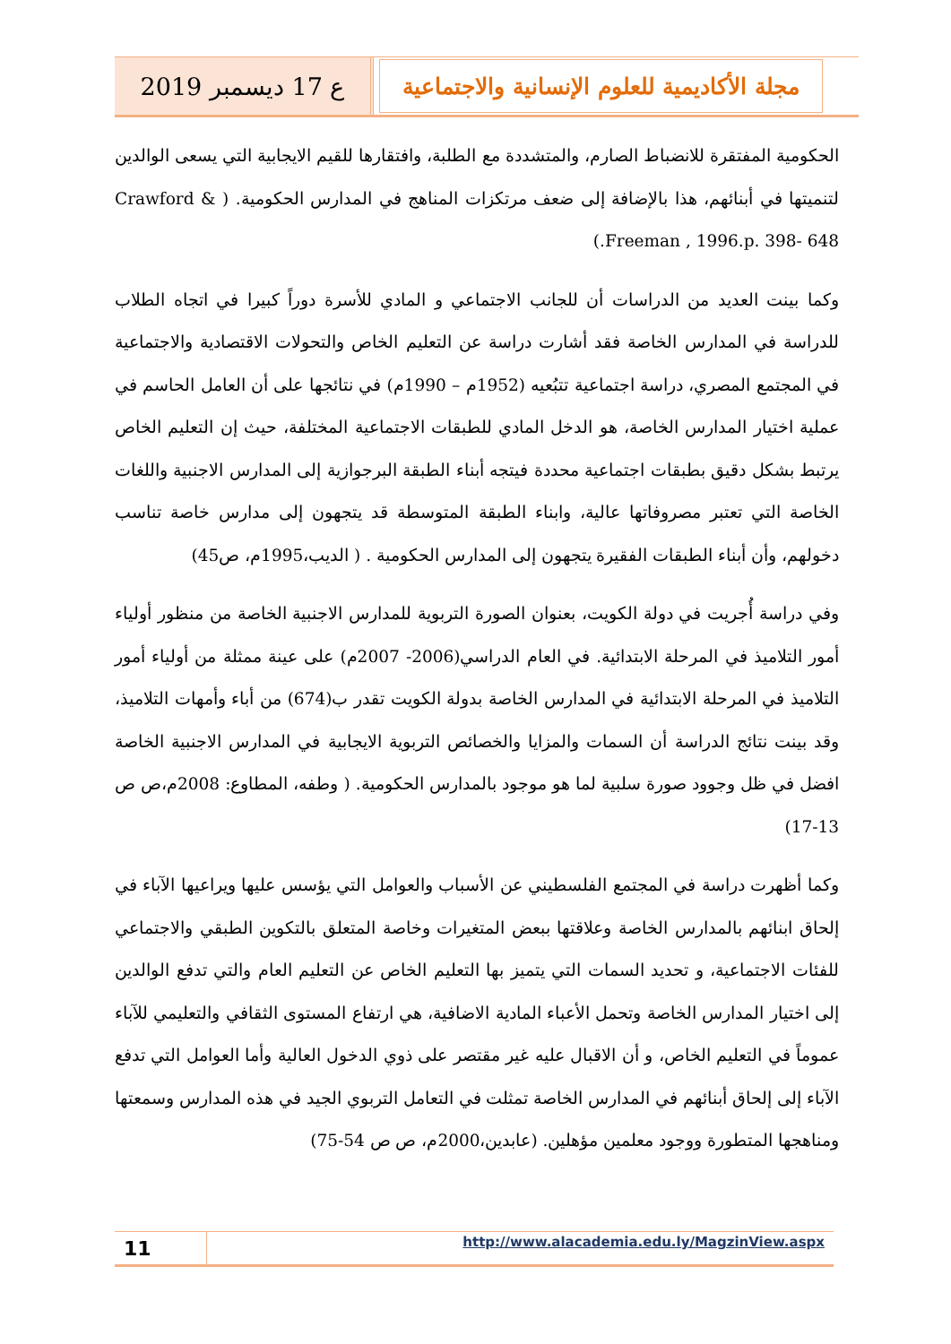ع 17 ديسمبر 2019 مجلة الأكاديمية للعلوم الإنسانية والاجتماعية
الحكومية المفتقرة للانضباط الصارم، والمتشددة مع الطلبة، وافتقارها للقيم الايجابية التي يسعى الوالدين لتنميتها في أبنائهم، هذا بالإضافة إلى ضعف مرتكزات المناهج في المدارس الحكومية. ( Crawford & Freeman , 1996.p. 398- 648.)
وكما بينت العديد من الدراسات أن للجانب الاجتماعي و المادي للأسرة دوراً كبيرا في اتجاه الطلاب للدراسة في المدارس الخاصة فقد أشارت دراسة عن التعليم الخاص والتحولات الاقتصادية والاجتماعية في المجتمع المصري، دراسة اجتماعية تتبُعيه (1952م – 1990م) في نتائجها على أن العامل الحاسم في عملية اختيار المدارس الخاصة، هو الدخل المادي للطبقات الاجتماعية المختلفة، حيث إن التعليم الخاص يرتبط بشكل دقيق بطبقات اجتماعية محددة فيتجه أبناء الطبقة البرجوازية إلى المدارس الاجنبية واللغات الخاصة التي تعتبر مصروفاتها عالية، وابناء الطبقة المتوسطة قد يتجهون إلى مدارس خاصة تناسب دخولهم، وأن أبناء الطبقات الفقيرة يتجهون إلى المدارس الحكومية . ( الديب،1995م، ص45)
وفي دراسة أُجريت في دولة الكويت، بعنوان الصورة التربوية للمدارس الاجنبية الخاصة من منظور أولياء أمور التلاميذ في المرحلة الابتدائية. في العام الدراسي(2006- 2007م) على عينة ممثلة من أولياء أمور التلاميذ في المرحلة الابتدائية في المدارس الخاصة بدولة الكويت تقدر ب(674) من أباء وأمهات التلاميذ، وقد بينت نتائج الدراسة أن السمات والمزايا والخصائص التربوية الايجابية في المدارس الاجنبية الخاصة افضل في ظل وجوود صورة سلبية لما هو موجود بالمدارس الحكومية. ( وطفه، المطاوع: 2008م،ص ص 13-17)
وكما أظهرت دراسة في المجتمع الفلسطيني عن الأسباب والعوامل التي يؤسس عليها ويراعيها الآباء في إلحاق ابنائهم بالمدارس الخاصة وعلاقتها ببعض المتغيرات وخاصة المتعلق بالتكوين الطبقي والاجتماعي للفئات الاجتماعية، و تحديد السمات التي يتميز بها التعليم الخاص عن التعليم العام والتي تدفع الوالدين إلى اختيار المدارس الخاصة وتحمل الأعباء المادية الاضافية، هي ارتفاع المستوى الثقافي والتعليمي للآباء عموماً في التعليم الخاص، و أن الاقبال عليه غير مقتصر على ذوي الدخول العالية وأما العوامل التي تدفع الآباء إلى إلحاق أبنائهم في المدارس الخاصة تمثلت في التعامل التربوي الجيد في هذه المدارس وسمعتها ومناهجها المتطورة ووجود معلمين مؤهلين. (عابدين،2000م، ص ص 54-75)
11
http://www.alacademia.edu.ly/MagzinView.aspx